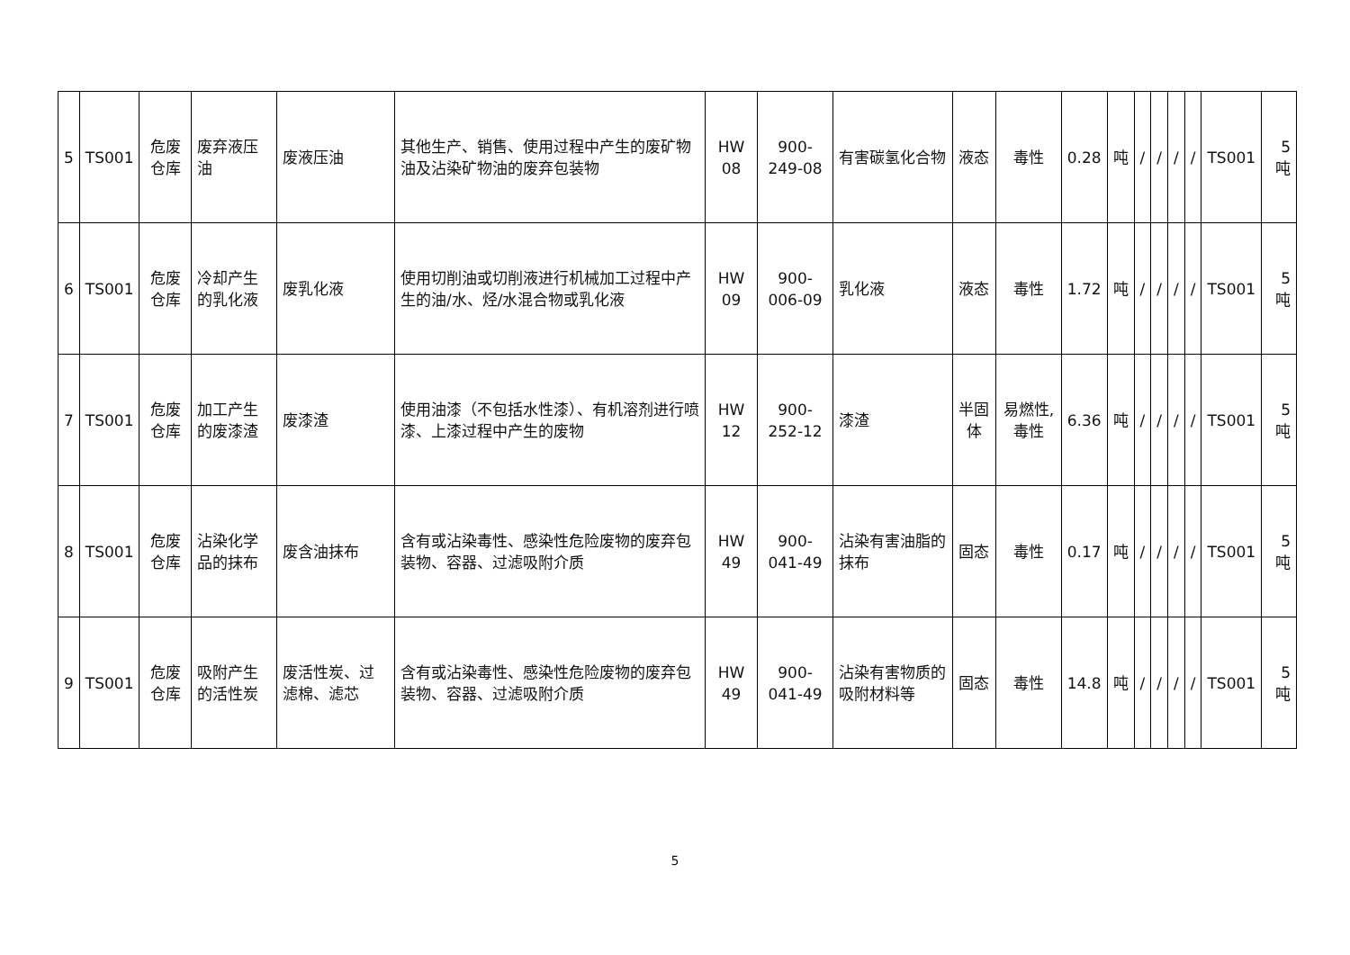| 5 | TS001 | 危废仓库 | 废弃液压油 | 废液压油 | 其他生产、销售、使用过程中产生的废矿物油及沾染矿物油的废弃包装物 | HW 08 | 900-249-08 | 有害碳氢化合物 | 液态 | 毒性 | 0.28 | 吨 | / | / | / | / | TS001 | 5 吨 |
| 6 | TS001 | 危废仓库 | 冷却产生的乳化液 | 废乳化液 | 使用切削油或切削液进行机械加工过程中产生的油/水、烃/水混合物或乳化液 | HW 09 | 900-006-09 | 乳化液 | 液态 | 毒性 | 1.72 | 吨 | / | / | / | / | TS001 | 5 吨 |
| 7 | TS001 | 危废仓库 | 加工产生的废漆渣 | 废漆渣 | 使用油漆（不包括水性漆）、有机溶剂进行喷漆、上漆过程中产生的废物 | HW 12 | 900-252-12 | 漆渣 | 半固体 | 易燃性,毒性 | 6.36 | 吨 | / | / | / | / | TS001 | 5 吨 |
| 8 | TS001 | 危废仓库 | 沾染化学品的抹布 | 废含油抹布 | 含有或沾染毒性、感染性危险废物的废弃包装物、容器、过滤吸附介质 | HW 49 | 900-041-49 | 沾染有害油脂的抹布 | 固态 | 毒性 | 0.17 | 吨 | / | / | / | / | TS001 | 5 吨 |
| 9 | TS001 | 危废仓库 | 吸附产生的活性炭 | 废活性炭、过滤棉、滤芯 | 含有或沾染毒性、感染性危险废物的废弃包装物、容器、过滤吸附介质 | HW 49 | 900-041-49 | 沾染有害物质的吸附材料等 | 固态 | 毒性 | 14.8 | 吨 | / | / | / | / | TS001 | 5 吨 |
5